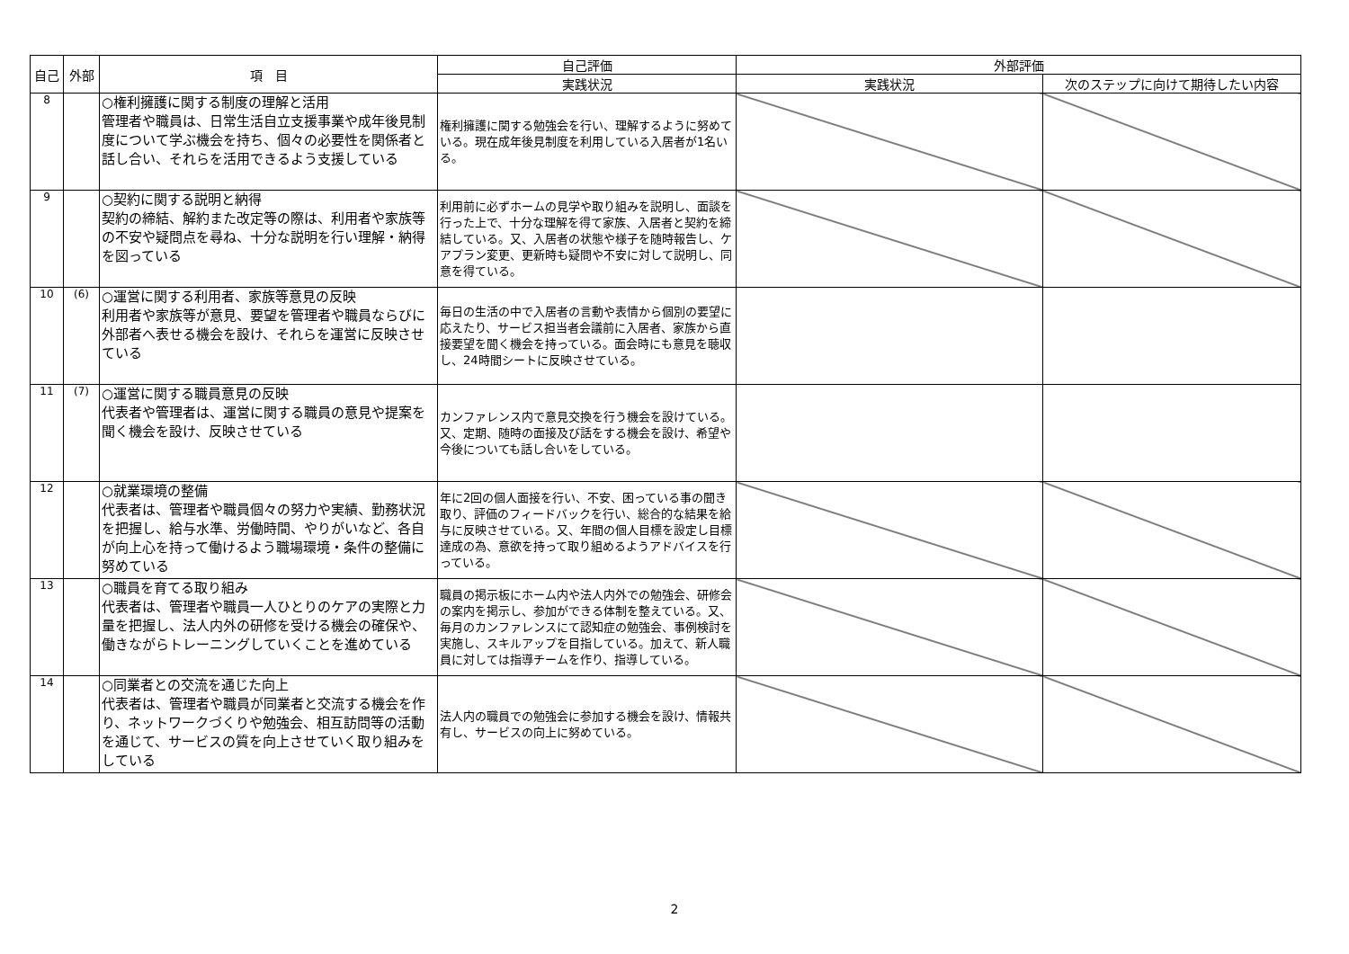| 自己 | 外部 | 項 目 | 自己評価 | 外部評価 | |
| --- | --- | --- | --- | --- | --- |
| | | | 実践状況 | 実践状況 | 次のステップに向けて期待したい内容 |
| 8 | | ○権利擁護に関する制度の理解と活用 管理者や職員は、日常生活自立支援事業や成年後見制度について学ぶ機会を持ち、個々の必要性を関係者と話し合い、それらを活用できるよう支援している | 権利擁護に関する勉強会を行い、理解するように努めている。現在成年後見制度を利用している入居者が1名いる。 | | |
| 9 | | ○契約に関する説明と納得 契約の締結、解約また改定等の際は、利用者や家族等の不安や疑問点を尋ね、十分な説明を行い理解・納得を図っている | 利用前に必ずホームの見学や取り組みを説明し、面談を行った上で、十分な理解を得て家族、入居者と契約を締結している。又、入居者の状態や様子を随時報告し、ケアプラン変更、更新時も疑問や不安に対して説明し、同意を得ている。 | | |
| 10 | (6) | ○運営に関する利用者、家族等意見の反映 利用者や家族等が意見、要望を管理者や職員ならびに外部者へ表せる機会を設け、それらを運営に反映させている | 毎日の生活の中で入居者の言動や表情から個別の要望に応えたり、サービス担当者会議前に入居者、家族から直接要望を聞く機会を持っている。面会時にも意見を聴収し、24時間シートに反映させている。 | | |
| 11 | (7) | ○運営に関する職員意見の反映 代表者や管理者は、運営に関する職員の意見や提案を聞く機会を設け、反映させている | カンファレンス内で意見交換を行う機会を設けている。又、定期、随時の面接及び話をする機会を設け、希望や今後についても話し合いをしている。 | | |
| 12 | | ○就業環境の整備 代表者は、管理者や職員個々の努力や実績、勤務状況を把握し、給与水準、労働時間、やりがいなど、各自が向上心を持って働けるよう職場環境・条件の整備に努めている | 年に2回の個人面接を行い、不安、困っている事の聞き取り、評価のフィードバックを行い、総合的な結果を給与に反映させている。又、年間の個人目標を設定し目標達成の為、意欲を持って取り組めるようアドバイスを行っている。 | | |
| 13 | | ○職員を育てる取り組み 代表者は、管理者や職員一人ひとりのケアの実際と力量を把握し、法人内外の研修を受ける機会の確保や、働きながらトレーニングしていくことを進めている | 職員の掲示板にホーム内や法人内外での勉強会、研修会の案内を掲示し、参加ができる体制を整えている。又、毎月のカンファレンスにて認知症の勉強会、事例検討を実施し、スキルアップを目指している。加えて、新人職員に対しては指導チームを作り、指導している。 | | |
| 14 | | ○同業者との交流を通じた向上 代表者は、管理者や職員が同業者と交流する機会を作り、ネットワークづくりや勉強会、相互訪問等の活動を通じて、サービスの質を向上させていく取り組みをしている | 法人内の職員での勉強会に参加する機会を設け、情報共有し、サービスの向上に努めている。 | | |
2